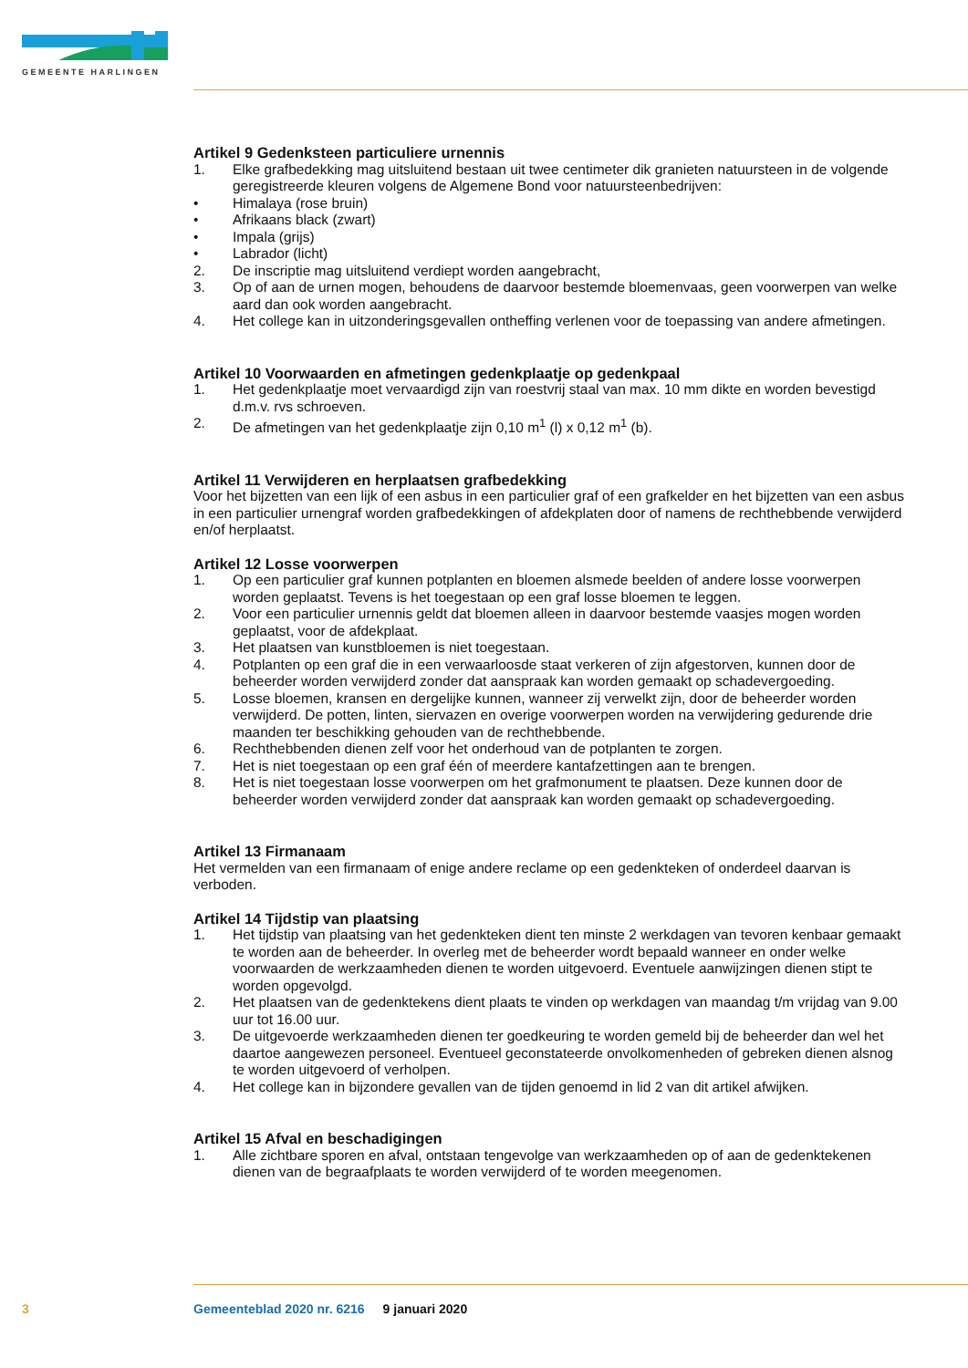GEMEENTE HARLINGEN
Artikel 9 Gedenksteen particuliere urnennis
1. Elke grafbedekking mag uitsluitend bestaan uit twee centimeter dik granieten natuursteen in de volgende geregistreerde kleuren volgens de Algemene Bond voor natuursteenbedrijven:
• Himalaya (rose bruin)
• Afrikaans black (zwart)
• Impala (grijs)
• Labrador (licht)
2. De inscriptie mag uitsluitend verdiept worden aangebracht,
3. Op of aan de urnen mogen, behoudens de daarvoor bestemde bloemenvaas, geen voorwerpen van welke aard dan ook worden aangebracht.
4. Het college kan in uitzonderingsgevallen ontheffing verlenen voor de toepassing van andere afmetingen.
Artikel 10 Voorwaarden en afmetingen gedenkplaatje op gedenkpaal
1. Het gedenkplaatje moet vervaardigd zijn van roestvrij staal van max. 10 mm dikte en worden bevestigd d.m.v. rvs schroeven.
2. De afmetingen van het gedenkplaatje zijn 0,10 m<sup>1</sup> (l) x 0,12 m<sup>1</sup> (b).
Artikel 11 Verwijderen en herplaatsen grafbedekking
Voor het bijzetten van een lijk of een asbus in een particulier graf of een grafkelder en het bijzetten van een asbus in een particulier urnengraf worden grafbedekkingen of afdekplaten door of namens de rechthebbende verwijderd en/of herplaatst.
Artikel 12 Losse voorwerpen
1. Op een particulier graf kunnen potplanten en bloemen alsmede beelden of andere losse voorwerpen worden geplaatst. Tevens is het toegestaan op een graf losse bloemen te leggen.
2. Voor een particulier urnennis geldt dat bloemen alleen in daarvoor bestemde vaasjes mogen worden geplaatst, voor de afdekplaat.
3. Het plaatsen van kunstbloemen is niet toegestaan.
4. Potplanten op een graf die in een verwaarloosde staat verkeren of zijn afgestorven, kunnen door de beheerder worden verwijderd zonder dat aanspraak kan worden gemaakt op schadevergoeding.
5. Losse bloemen, kransen en dergelijke kunnen, wanneer zij verwelkt zijn, door de beheerder worden verwijderd. De potten, linten, siervazen en overige voorwerpen worden na verwijdering gedurende drie maanden ter beschikking gehouden van de rechthebbende.
6. Rechthebbenden dienen zelf voor het onderhoud van de potplanten te zorgen.
7. Het is niet toegestaan op een graf één of meerdere kantafzettingen aan te brengen.
8. Het is niet toegestaan losse voorwerpen om het grafmonument te plaatsen. Deze kunnen door de beheerder worden verwijderd zonder dat aanspraak kan worden gemaakt op schadevergoeding.
Artikel 13 Firmanaam
Het vermelden van een firmanaam of enige andere reclame op een gedenkteken of onderdeel daarvan is verboden.
Artikel 14 Tijdstip van plaatsing
1. Het tijdstip van plaatsing van het gedenkteken dient ten minste 2 werkdagen van tevoren kenbaar gemaakt te worden aan de beheerder. In overleg met de beheerder wordt bepaald wanneer en onder welke voorwaarden de werkzaamheden dienen te worden uitgevoerd. Eventuele aanwijzingen dienen stipt te worden opgevolgd.
2. Het plaatsen van de gedenktekens dient plaats te vinden op werkdagen van maandag t/m vrijdag van 9.00 uur tot 16.00 uur.
3. De uitgevoerde werkzaamheden dienen ter goedkeuring te worden gemeld bij de beheerder dan wel het daartoe aangewezen personeel. Eventueel geconstateerde onvolkomenheden of gebreken dienen alsnog te worden uitgevoerd of verholpen.
4. Het college kan in bijzondere gevallen van de tijden genoemd in lid 2 van dit artikel afwijken.
Artikel 15 Afval en beschadigingen
1. Alle zichtbare sporen en afval, ontstaan tengevolge van werkzaamheden op of aan de gedenktekenen dienen van de begraafplaats te worden verwijderd of te worden meegenomen.
3 Gemeenteblad 2020 nr. 6216 9 januari 2020